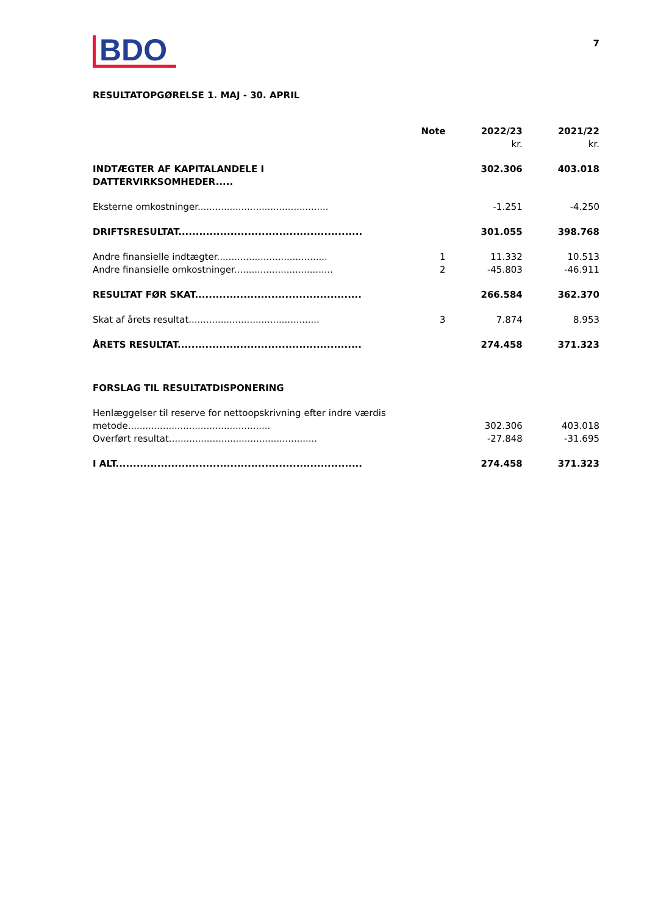BDO
7
RESULTATOPGØRELSE 1. MAJ - 30. APRIL
| | Note | 2022/23 kr. | 2021/22 kr. |
| --- | --- | --- | --- |
| INDTÆGTER AF KAPITALANDELE I DATTERVIRKSOMHEDER..... | | 302.306 | 403.018 |
| Eksterne omkostninger............................................. | | -1.251 | -4.250 |
| DRIFTSRESULTAT..................................................... | | 301.055 | 398.768 |
| Andre finansielle indtægter...................................... | 1 | 11.332 | 10.513 |
| Andre finansielle omkostninger.................................. | 2 | -45.803 | -46.911 |
| RESULTAT FØR SKAT................................................ | | 266.584 | 362.370 |
| Skat af årets resultat............................................. | 3 | 7.874 | 8.953 |
| ÅRETS RESULTAT..................................................... | | 274.458 | 371.323 |
| FORSLAG TIL RESULTATDISPONERING | | | |
| Henlæggelser til reserve for nettoopskrivning efter indre værdis metode................................................. | | 302.306 | 403.018 |
| Overført resultat................................................... | | -27.848 | -31.695 |
| I ALT....................................................................... | | 274.458 | 371.323 |